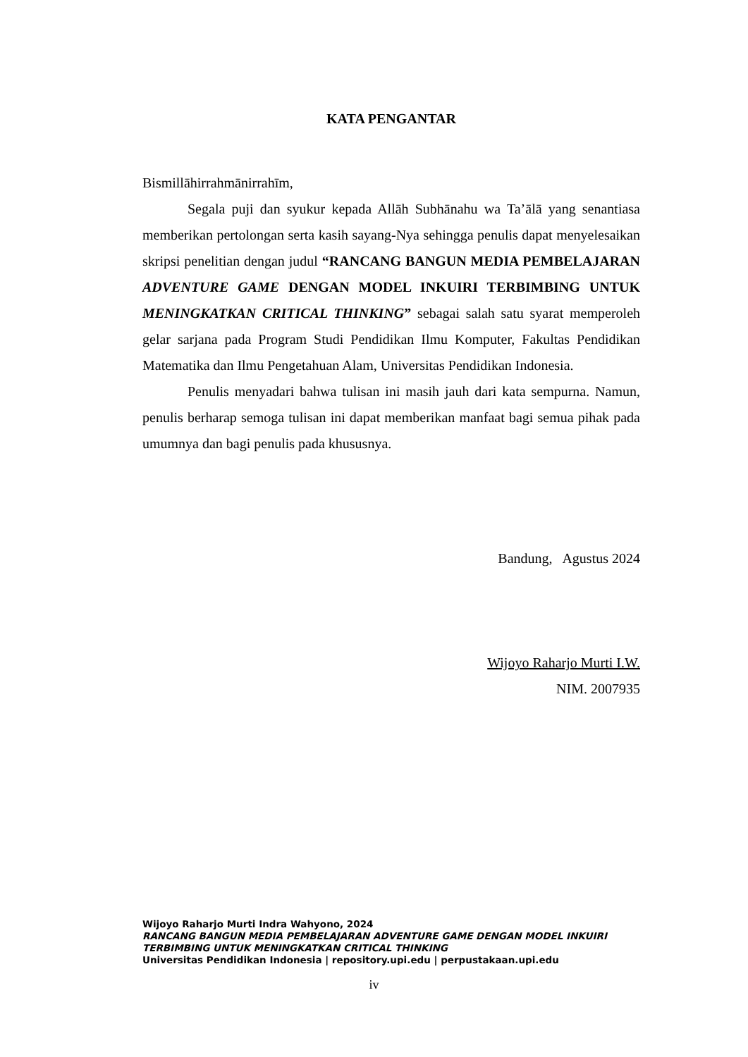KATA PENGANTAR
Bismillāhirrahmānirrahīm,
Segala puji dan syukur kepada Allāh Subhānahu wa Ta’ālā yang senantiasa memberikan pertolongan serta kasih sayang-Nya sehingga penulis dapat menyelesaikan skripsi penelitian dengan judul “RANCANG BANGUN MEDIA PEMBELAJARAN ADVENTURE GAME DENGAN MODEL INKUIRI TERBIMBING UNTUK MENINGKATKAN CRITICAL THINKING” sebagai salah satu syarat memperoleh gelar sarjana pada Program Studi Pendidikan Ilmu Komputer, Fakultas Pendidikan Matematika dan Ilmu Pengetahuan Alam, Universitas Pendidikan Indonesia.
Penulis menyadari bahwa tulisan ini masih jauh dari kata sempurna. Namun, penulis berharap semoga tulisan ini dapat memberikan manfaat bagi semua pihak pada umumnya dan bagi penulis pada khususnya.
Bandung, Agustus 2024
Wijoyo Raharjo Murti I.W.
NIM. 2007935
Wijoyo Raharjo Murti Indra Wahyono, 2024
RANCANG BANGUN MEDIA PEMBELAJARAN ADVENTURE GAME DENGAN MODEL INKUIRI
TERBIMBING UNTUK MENINGKATKAN CRITICAL THINKING
Universitas Pendidikan Indonesia | repository.upi.edu | perpustakaan.upi.edu
iv